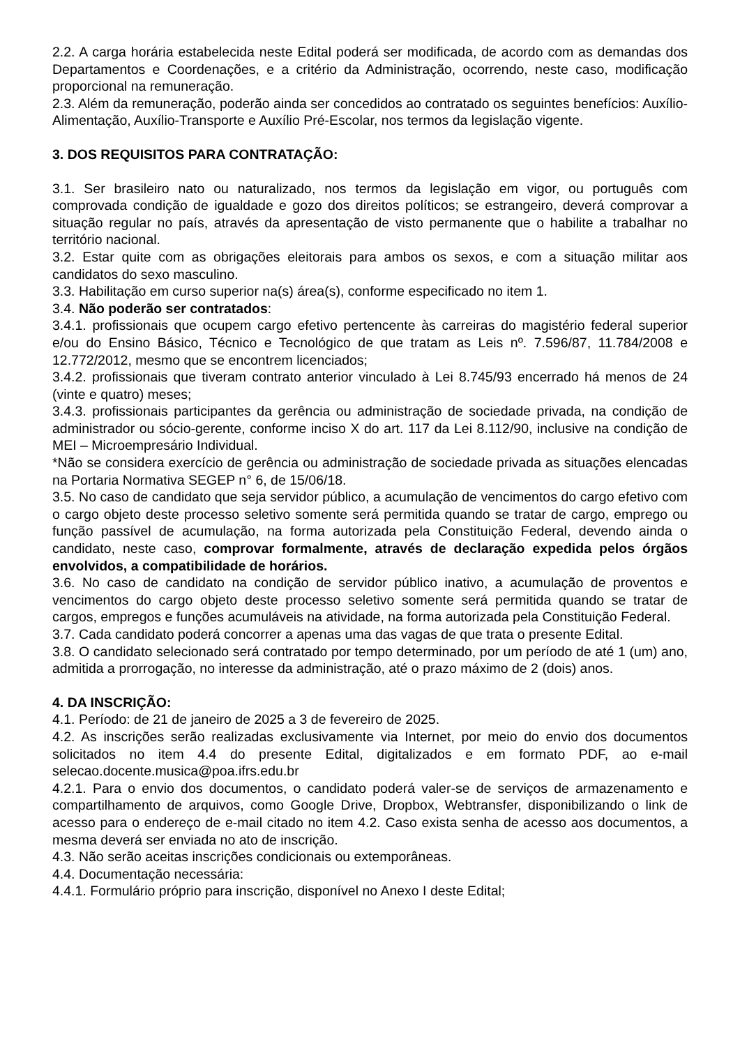2.2. A carga horária estabelecida neste Edital poderá ser modificada, de acordo com as demandas dos Departamentos e Coordenações, e a critério da Administração, ocorrendo, neste caso, modificação proporcional na remuneração.
2.3. Além da remuneração, poderão ainda ser concedidos ao contratado os seguintes benefícios: Auxílio-Alimentação, Auxílio-Transporte e Auxílio Pré-Escolar, nos termos da legislação vigente.
3. DOS REQUISITOS PARA CONTRATAÇÃO:
3.1. Ser brasileiro nato ou naturalizado, nos termos da legislação em vigor, ou português com comprovada condição de igualdade e gozo dos direitos políticos; se estrangeiro, deverá comprovar a situação regular no país, através da apresentação de visto permanente que o habilite a trabalhar no território nacional.
3.2. Estar quite com as obrigações eleitorais para ambos os sexos, e com a situação militar aos candidatos do sexo masculino.
3.3. Habilitação em curso superior na(s) área(s), conforme especificado no item 1.
3.4. Não poderão ser contratados:
3.4.1. profissionais que ocupem cargo efetivo pertencente às carreiras do magistério federal superior e/ou do Ensino Básico, Técnico e Tecnológico de que tratam as Leis nº. 7.596/87, 11.784/2008 e 12.772/2012, mesmo que se encontrem licenciados;
3.4.2. profissionais que tiveram contrato anterior vinculado à Lei 8.745/93 encerrado há menos de 24 (vinte e quatro) meses;
3.4.3. profissionais participantes da gerência ou administração de sociedade privada, na condição de administrador ou sócio-gerente, conforme inciso X do art. 117 da Lei 8.112/90, inclusive na condição de MEI – Microempresário Individual.
*Não se considera exercício de gerência ou administração de sociedade privada as situações elencadas na Portaria Normativa SEGEP n° 6, de 15/06/18.
3.5. No caso de candidato que seja servidor público, a acumulação de vencimentos do cargo efetivo com o cargo objeto deste processo seletivo somente será permitida quando se tratar de cargo, emprego ou função passível de acumulação, na forma autorizada pela Constituição Federal, devendo ainda o candidato, neste caso, comprovar formalmente, através de declaração expedida pelos órgãos envolvidos, a compatibilidade de horários.
3.6. No caso de candidato na condição de servidor público inativo, a acumulação de proventos e vencimentos do cargo objeto deste processo seletivo somente será permitida quando se tratar de cargos, empregos e funções acumuláveis na atividade, na forma autorizada pela Constituição Federal.
3.7. Cada candidato poderá concorrer a apenas uma das vagas de que trata o presente Edital.
3.8. O candidato selecionado será contratado por tempo determinado, por um período de até 1 (um) ano, admitida a prorrogação, no interesse da administração, até o prazo máximo de 2 (dois) anos.
4. DA INSCRIÇÃO:
4.1. Período: de 21 de janeiro de 2025 a 3 de fevereiro de 2025.
4.2. As inscrições serão realizadas exclusivamente via Internet, por meio do envio dos documentos solicitados no item 4.4 do presente Edital, digitalizados e em formato PDF, ao e-mail selecao.docente.musica@poa.ifrs.edu.br
4.2.1. Para o envio dos documentos, o candidato poderá valer-se de serviços de armazenamento e compartilhamento de arquivos, como Google Drive, Dropbox, Webtransfer, disponibilizando o link de acesso para o endereço de e-mail citado no item 4.2. Caso exista senha de acesso aos documentos, a mesma deverá ser enviada no ato de inscrição.
4.3. Não serão aceitas inscrições condicionais ou extemporâneas.
4.4. Documentação necessária:
4.4.1. Formulário próprio para inscrição, disponível no Anexo I deste Edital;